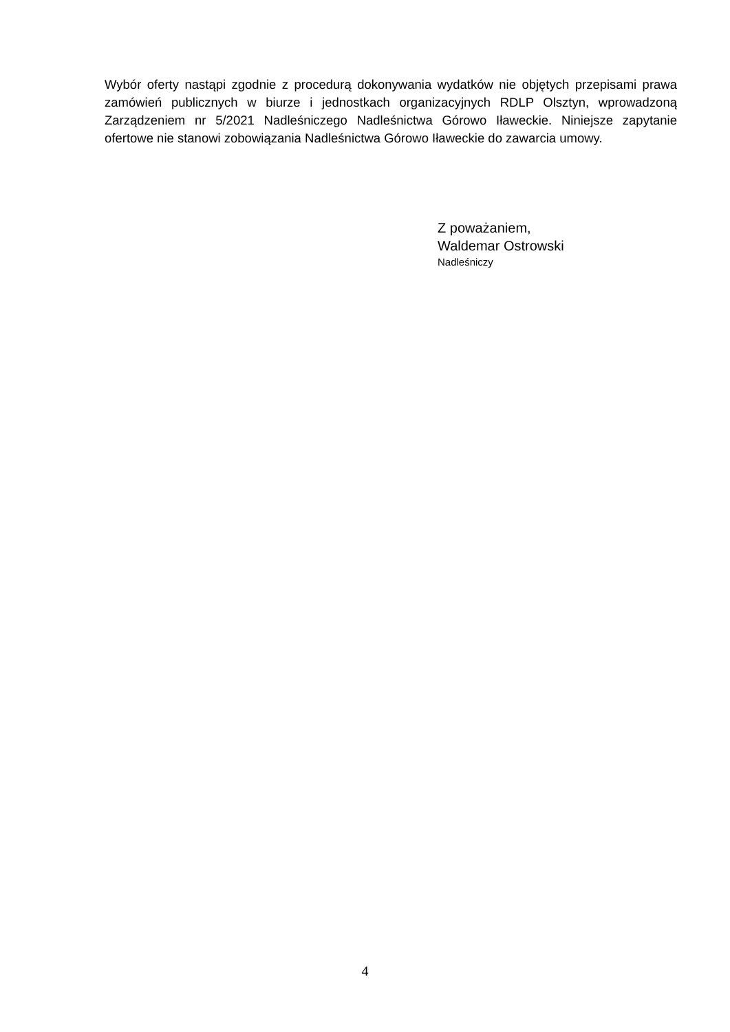Wybór oferty nastąpi zgodnie z procedurą dokonywania wydatków nie objętych przepisami prawa zamówień publicznych w biurze i jednostkach organizacyjnych RDLP Olsztyn, wprowadzoną Zarządzeniem nr 5/2021 Nadleśniczego Nadleśnictwa Górowo Iławeckie. Niniejsze zapytanie ofertowe nie stanowi zobowiązania Nadleśnictwa Górowo Iławeckie do zawarcia umowy.
Z poważaniem,
Waldemar Ostrowski
Nadleśniczy
4